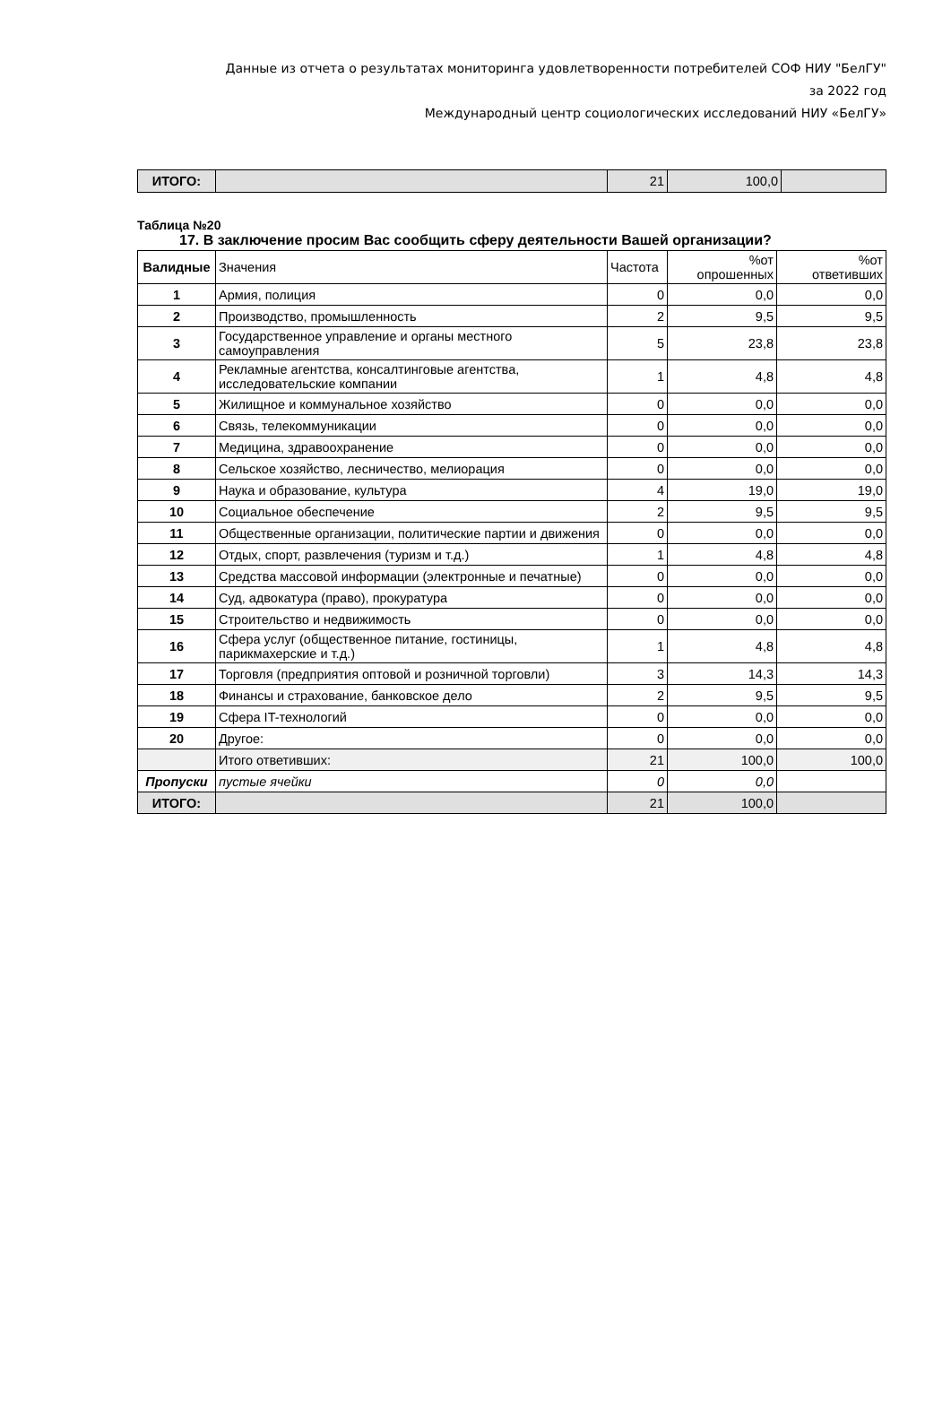Данные из отчета о результатах мониторинга удовлетворенности потребителей СОФ НИУ "БелГУ"
за 2022 год
Международный центр социологических исследований НИУ «БелГУ»
| ИТОГО: | | 21 | 100,0 | |
Таблица №20
17. В заключение просим Вас сообщить сферу деятельности Вашей организации?
| Валидные | Значения | Частота | %от опрошенных | %от ответивших |
| 1 | Армия, полиция | 0 | 0,0 | 0,0 |
| 2 | Производство, промышленность | 2 | 9,5 | 9,5 |
| 3 | Государственное управление и органы местного самоуправления | 5 | 23,8 | 23,8 |
| 4 | Рекламные агентства, консалтинговые агентства, исследовательские компании | 1 | 4,8 | 4,8 |
| 5 | Жилищное и коммунальное хозяйство | 0 | 0,0 | 0,0 |
| 6 | Связь, телекоммуникации | 0 | 0,0 | 0,0 |
| 7 | Медицина, здравоохранение | 0 | 0,0 | 0,0 |
| 8 | Сельское хозяйство, лесничество, мелиорация | 0 | 0,0 | 0,0 |
| 9 | Наука и образование, культура | 4 | 19,0 | 19,0 |
| 10 | Социальное обеспечение | 2 | 9,5 | 9,5 |
| 11 | Общественные организации, политические партии и движения | 0 | 0,0 | 0,0 |
| 12 | Отдых, спорт, развлечения (туризм и т.д.) | 1 | 4,8 | 4,8 |
| 13 | Средства массовой информации (электронные и печатные) | 0 | 0,0 | 0,0 |
| 14 | Суд, адвокатура (право), прокуратура | 0 | 0,0 | 0,0 |
| 15 | Строительство и недвижимость | 0 | 0,0 | 0,0 |
| 16 | Сфера услуг (общественное питание, гостиницы, парикмахерские и т.д.) | 1 | 4,8 | 4,8 |
| 17 | Торговля (предприятия оптовой и розничной торговли) | 3 | 14,3 | 14,3 |
| 18 | Финансы и страхование, банковское дело | 2 | 9,5 | 9,5 |
| 19 | Сфера IT-технологий | 0 | 0,0 | 0,0 |
| 20 | Другое: | 0 | 0,0 | 0,0 |
| | Итого ответивших: | 21 | 100,0 | 100,0 |
| Пропуски | пустые ячейки | 0 | 0,0 | |
| ИТОГО: | | 21 | 100,0 | |